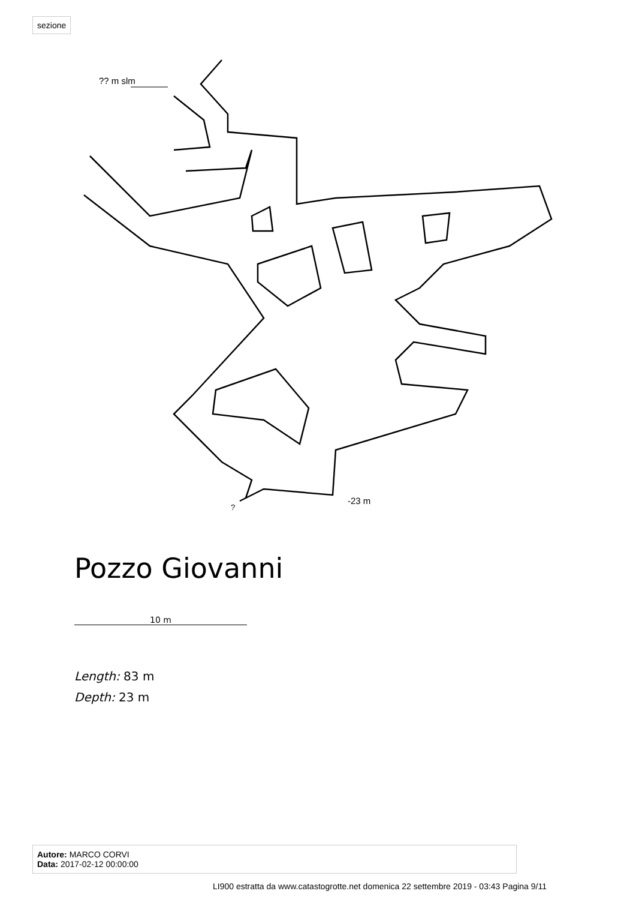sezione
?? m slm
-23 m
?
Pozzo Giovanni
10 m
Length: 83 m
Depth: 23 m
Autore: MARCO CORVI
Data: 2017-02-12 00:00:00
LI900 estratta da www.catastogrotte.net domenica 22 settembre 2019 - 03:43 Pagina 9/11